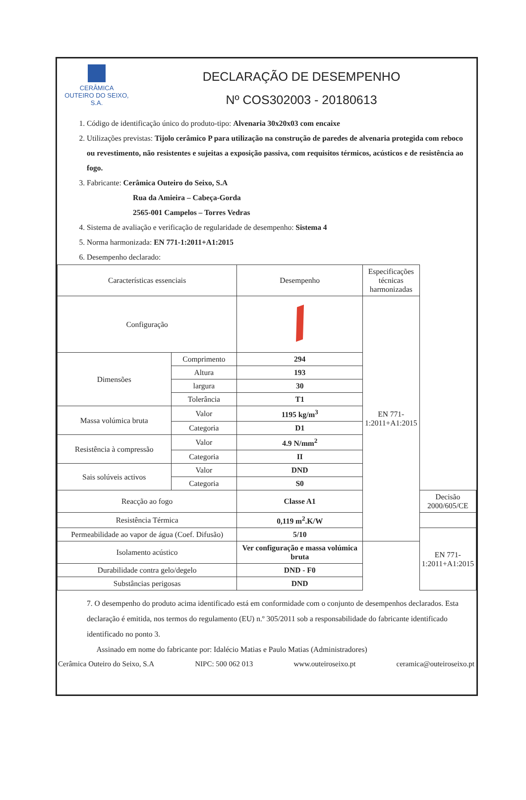CERÂMICA
OUTEIRO DO SEIXO, S.A.
DECLARAÇÃO DE DESEMPENHO
Nº COS302003 - 20180613
1. Código de identificação único do produto-tipo: Alvenaria 30x20x03 com encaixe
2. Utilizações previstas: Tijolo cerâmico P para utilização na construção de paredes de alvenaria protegida com reboco ou revestimento, não resistentes e sujeitas a exposição passiva, com requisitos térmicos, acústicos e de resistência ao fogo.
3. Fabricante: Cerâmica Outeiro do Seixo, S.A
Rua da Amieira – Cabeça-Gorda
2565-001 Campelos – Torres Vedras
4. Sistema de avaliação e verificação de regularidade de desempenho: Sistema 4
5. Norma harmonizada: EN 771-1:2011+A1:2015
6. Desempenho declarado:
| Características essenciais | | Desempenho | Especificações técnicas harmonizadas | |
| --- | --- | --- | --- | --- |
| Configuração | | | EN 771-1:2011+A1:2015 | |
| Dimensões | Comprimento | 294 | | |
| | Altura | 193 | | |
| | largura | 30 | | |
| | Tolerância | T1 | | |
| Massa volúmica bruta | Valor | 1195 kg/m<sup>3</sup> | | |
| | Categoria | D1 | | |
| Resistência à compressão | Valor | 4.9 N/mm<sup>2</sup> | | |
| | Categoria | II | | |
| Sais solúveis activos | Valor | DND | | |
| | Categoria | S0 | | |
| Reacção ao fogo | | Classe A1 | | Decisão 2000/605/CE |
| Resistência Térmica | | 0,119 m<sup>2</sup>.K/W | | |
| Permeabilidade ao vapor de água (Coef. Difusão) | | 5/10 | | EN 771-1:2011+A1:2015 |
| Isolamento acústico | | Ver configuração e massa volúmica bruta | | |
| Durabilidade contra gelo/degelo | | DND - F0 | | |
| Substâncias perigosas | | DND | | |
7. O desempenho do produto acima identificado está em conformidade com o conjunto de desempenhos declarados. Esta declaração é emitida, nos termos do regulamento (EU) n.º 305/2011 sob a responsabilidade do fabricante identificado identificado no ponto 3.
Assinado em nome do fabricante por: Idalécio Matias e Paulo Matias (Administradores)
Cerâmica Outeiro do Seixo, S.A NIPC: 500 062 013 www.outeiroseixo.pt ceramica@outeiroseixo.pt